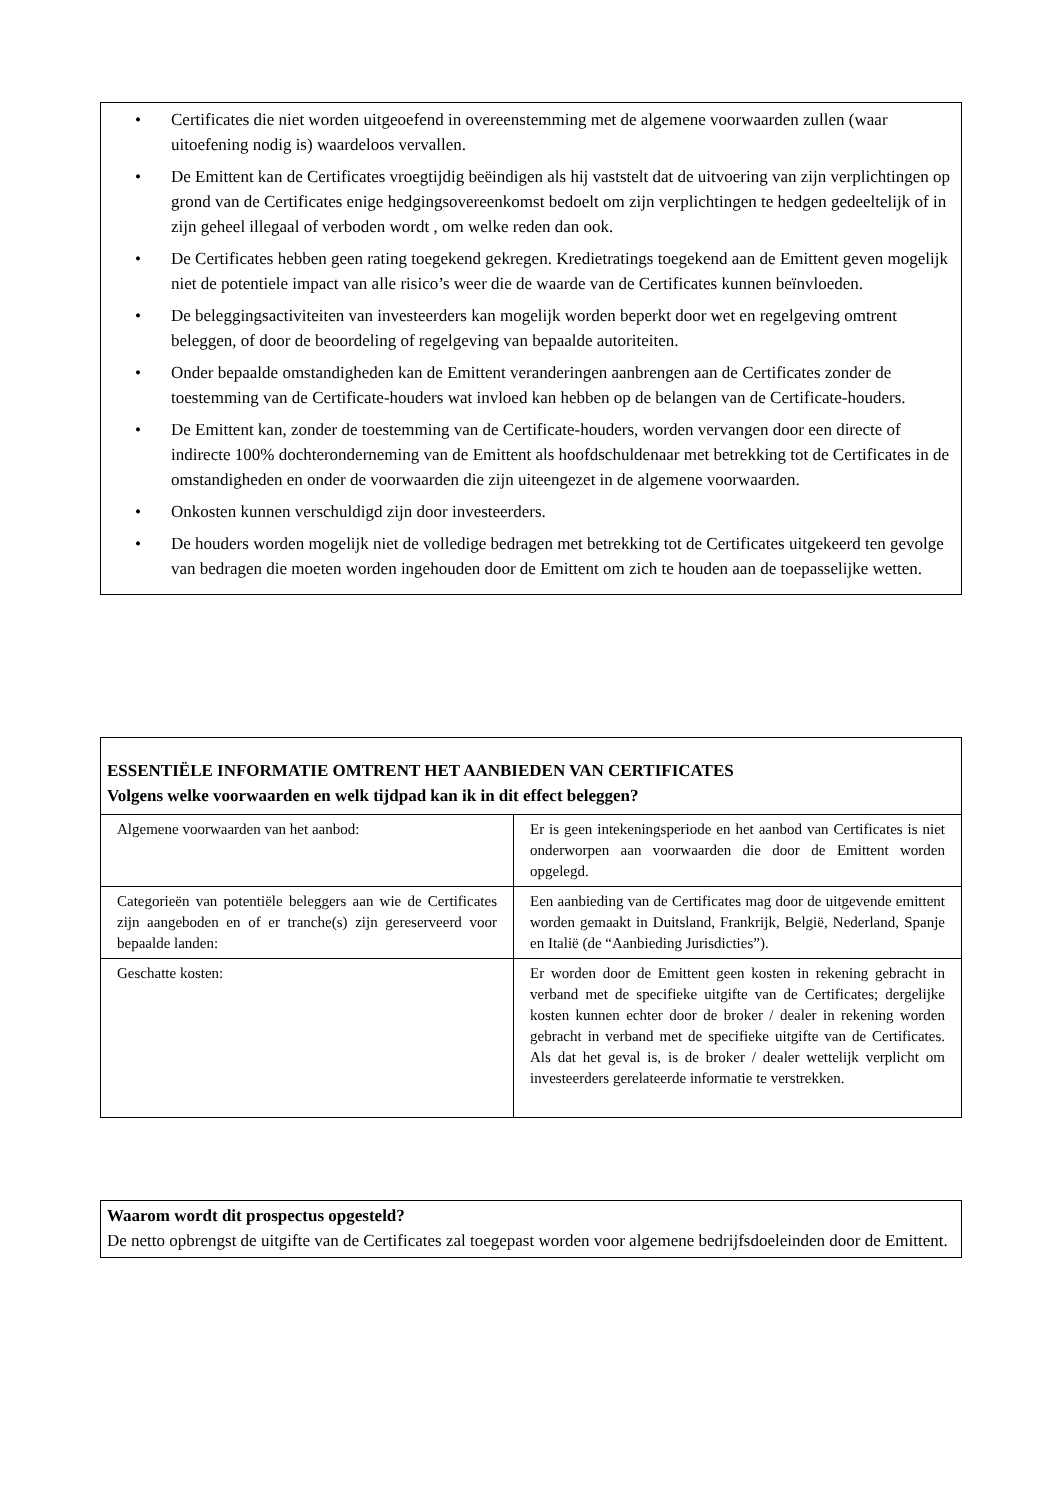• Certificates die niet worden uitgeoefend in overeenstemming met de algemene voorwaarden zullen (waar uitoefening nodig is) waardeloos vervallen.
• De Emittent kan de Certificates vroegtijdig beëindigen als hij vaststelt dat de uitvoering van zijn verplichtingen op grond van de Certificates enige hedgingsovereenkomst bedoelt om zijn verplichtingen te hedgen gedeeltelijk of in zijn geheel illegaal of verboden wordt , om welke reden dan ook.
• De Certificates hebben geen rating toegekend gekregen. Kredietratings toegekend aan de Emittent geven mogelijk niet de potentiele impact van alle risico’s weer die de waarde van de Certificates kunnen beïnvloeden.
• De beleggingsactiviteiten van investeerders kan mogelijk worden beperkt door wet en regelgeving omtrent beleggen, of door de beoordeling of regelgeving van bepaalde autoriteiten.
• Onder bepaalde omstandigheden kan de Emittent veranderingen aanbrengen aan de Certificates zonder de toestemming van de Certificate-houders wat invloed kan hebben op de belangen van de Certificate-houders.
• De Emittent kan, zonder de toestemming van de Certificate-houders, worden vervangen door een directe of indirecte 100% dochteronderneming van de Emittent als hoofdschuldenaar met betrekking tot de Certificates in de omstandigheden en onder de voorwaarden die zijn uiteengezet in de algemene voorwaarden.
• Onkosten kunnen verschuldigd zijn door investeerders.
• De houders worden mogelijk niet de volledige bedragen met betrekking tot de Certificates uitgekeerd ten gevolge van bedragen die moeten worden ingehouden door de Emittent om zich te houden aan de toepasselijke wetten.
| ESSENTIËLE INFORMATIE OMTRENT HET AANBIEDEN VAN CERTIFICATES Volgens welke voorwaarden en welk tijdpad kan ik in dit effect beleggen? | |
| Algemene voorwaarden van het aanbod: | Er is geen intekeningsperiode en het aanbod van Certificates is niet onderworpen aan voorwaarden die door de Emittent worden opgelegd. |
| Categorieën van potentiële beleggers aan wie de Certificates zijn aangeboden en of er tranche(s) zijn gereserveerd voor bepaalde landen: | Een aanbieding van de Certificates mag door de uitgevende emittent worden gemaakt in Duitsland, Frankrijk, België, Nederland, Spanje en Italië (de “Aanbieding Jurisdicties”). |
| Geschatte kosten: | Er worden door de Emittent geen kosten in rekening gebracht in verband met de specifieke uitgifte van de Certificates; dergelijke kosten kunnen echter door de broker / dealer in rekening worden gebracht in verband met de specifieke uitgifte van de Certificates. Als dat het geval is, is de broker / dealer wettelijk verplicht om investeerders gerelateerde informatie te verstrekken. |
Waarom wordt dit prospectus opgesteld?
De netto opbrengst de uitgifte van de Certificates zal toegepast worden voor algemene bedrijfsdoeleinden door de Emittent.